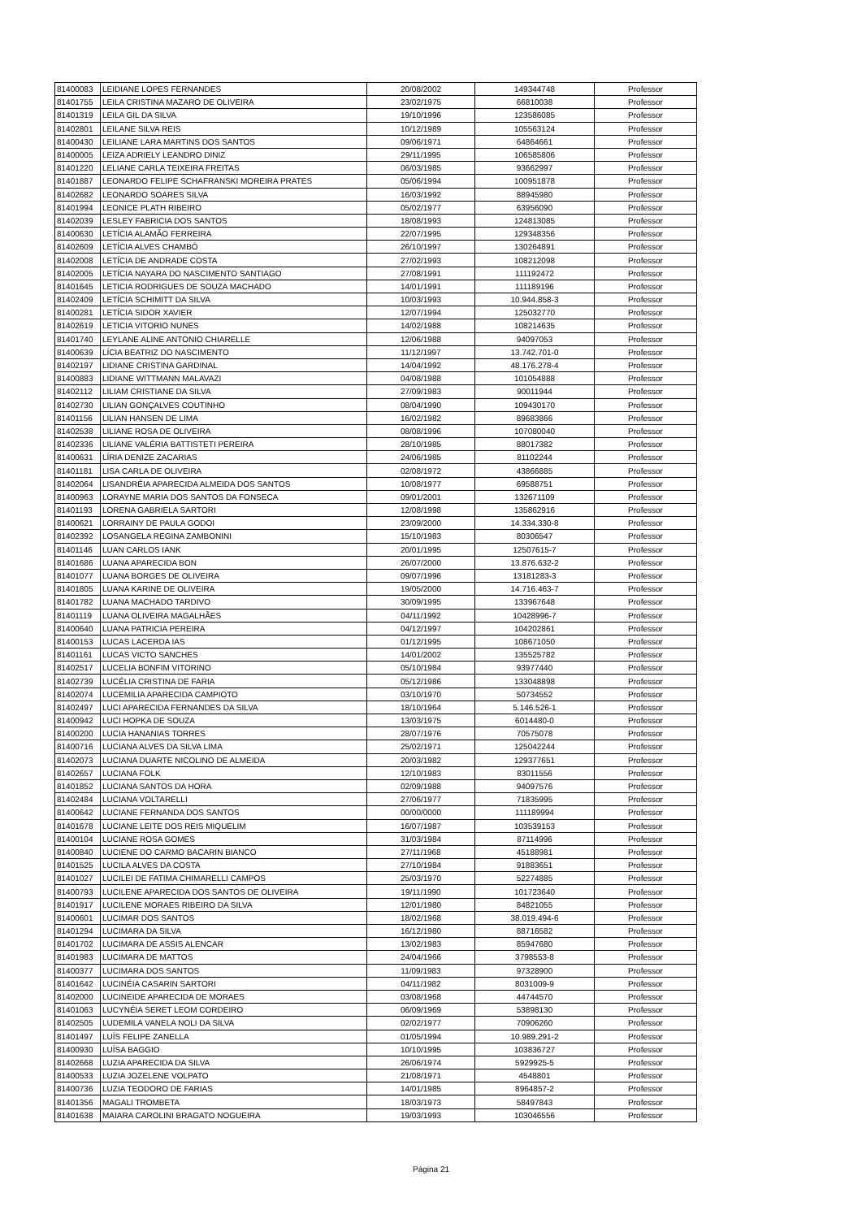| 81400083 | LEIDIANE LOPES FERNANDES | 20/08/2002 | 149344748 | Professor |
| 81401755 | LEILA CRISTINA MAZARO DE OLIVEIRA | 23/02/1975 | 66810038 | Professor |
| 81401319 | LEILA GIL DA SILVA | 19/10/1996 | 123586085 | Professor |
| 81402801 | LEILANE SILVA REIS | 10/12/1989 | 105563124 | Professor |
| 81400430 | LEILIANE LARA MARTINS DOS SANTOS | 09/06/1971 | 64864661 | Professor |
| 81400005 | LEIZA ADRIELY LEANDRO DINIZ | 29/11/1995 | 106585806 | Professor |
| 81401220 | LELIANE CARLA TEIXEIRA FREITAS | 06/03/1985 | 93662997 | Professor |
| 81401887 | LEONARDO FELIPE SCHAFRANSKI MOREIRA PRATES | 05/06/1994 | 100951878 | Professor |
| 81402682 | LEONARDO SOARES SILVA | 16/03/1992 | 88945980 | Professor |
| 81401994 | LEONICE PLATH RIBEIRO | 05/02/1977 | 63956090 | Professor |
| 81402039 | LESLEY FABRICIA DOS SANTOS | 18/08/1993 | 124813085 | Professor |
| 81400630 | LETÍCIA ALAMÃO FERREIRA | 22/07/1995 | 129348356 | Professor |
| 81402609 | LETÍCIA ALVES CHAMBÓ | 26/10/1997 | 130264891 | Professor |
| 81402008 | LETÍCIA DE ANDRADE COSTA | 27/02/1993 | 108212098 | Professor |
| 81402005 | LETÍCIA NAYARA DO NASCIMENTO SANTIAGO | 27/08/1991 | 111192472 | Professor |
| 81401645 | LETICIA RODRIGUES DE SOUZA MACHADO | 14/01/1991 | 111189196 | Professor |
| 81402409 | LETÍCIA SCHIMITT DA SILVA | 10/03/1993 | 10.944.858-3 | Professor |
| 81400281 | LETÍCIA SIDOR XAVIER | 12/07/1994 | 125032770 | Professor |
| 81402619 | LETICIA VITORIO NUNES | 14/02/1988 | 108214635 | Professor |
| 81401740 | LEYLANE ALINE ANTONIO CHIARELLE | 12/06/1988 | 94097053 | Professor |
| 81400639 | LÍCIA BEATRIZ DO NASCIMENTO | 11/12/1997 | 13.742.701-0 | Professor |
| 81402197 | LIDIANE CRISTINA GARDINAL | 14/04/1992 | 48.176.278-4 | Professor |
| 81400883 | LIDIANE WITTMANN MALAVAZI | 04/08/1988 | 101054888 | Professor |
| 81402112 | LILIAM CRISTIANE DA SILVA | 27/09/1983 | 90011944 | Professor |
| 81402730 | LILIAN GONÇALVES COUTINHO | 08/04/1990 | 109430170 | Professor |
| 81401156 | LILIAN HANSEN DE LIMA | 16/02/1982 | 89683866 | Professor |
| 81402538 | LILIANE ROSA DE OLIVEIRA | 08/08/1996 | 107080040 | Professor |
| 81402336 | LILIANE VALÉRIA BATTISTETI PEREIRA | 28/10/1985 | 88017382 | Professor |
| 81400631 | LÍRIA DENIZE ZACARIAS | 24/06/1985 | 81102244 | Professor |
| 81401181 | LISA CARLA DE OLIVEIRA | 02/08/1972 | 43866885 | Professor |
| 81402064 | LISANDRÉIA APARECIDA ALMEIDA DOS SANTOS | 10/08/1977 | 69588751 | Professor |
| 81400963 | LORAYNE MARIA DOS SANTOS DA FONSECA | 09/01/2001 | 132671109 | Professor |
| 81401193 | LORENA GABRIELA SARTORI | 12/08/1998 | 135862916 | Professor |
| 81400621 | LORRAINY DE PAULA GODOI | 23/09/2000 | 14.334.330-8 | Professor |
| 81402392 | LOSANGELA REGINA ZAMBONINI | 15/10/1983 | 80306547 | Professor |
| 81401146 | LUAN CARLOS IANK | 20/01/1995 | 12507615-7 | Professor |
| 81401686 | LUANA APARECIDA BON | 26/07/2000 | 13.876.632-2 | Professor |
| 81401077 | LUANA BORGES DE OLIVEIRA | 09/07/1996 | 13181283-3 | Professor |
| 81401805 | LUANA KARINE DE OLIVEIRA | 19/05/2000 | 14.716.463-7 | Professor |
| 81401782 | LUANA MACHADO TARDIVO | 30/09/1995 | 133967648 | Professor |
| 81401119 | LUANA OLIVEIRA MAGALHÃES | 04/11/1992 | 10428996-7 | Professor |
| 81400640 | LUANA PATRICIA PEREIRA | 04/12/1997 | 104202861 | Professor |
| 81400153 | LUCAS LACERDA IAS | 01/12/1995 | 108671050 | Professor |
| 81401161 | LUCAS VICTO SANCHES | 14/01/2002 | 135525782 | Professor |
| 81402517 | LUCELIA BONFIM VITORINO | 05/10/1984 | 93977440 | Professor |
| 81402739 | LUCÉLIA CRISTINA DE FARIA | 05/12/1986 | 133048898 | Professor |
| 81402074 | LUCEMILIA APARECIDA CAMPIOTO | 03/10/1970 | 50734552 | Professor |
| 81402497 | LUCI APARECIDA FERNANDES DA SILVA | 18/10/1964 | 5.146.526-1 | Professor |
| 81400942 | LUCI HOPKA DE SOUZA | 13/03/1975 | 6014480-0 | Professor |
| 81400200 | LUCIA HANANIAS TORRES | 28/07/1976 | 70575078 | Professor |
| 81400716 | LUCIANA ALVES DA SILVA LIMA | 25/02/1971 | 125042244 | Professor |
| 81402073 | LUCIANA DUARTE NICOLINO DE ALMEIDA | 20/03/1982 | 129377651 | Professor |
| 81402657 | LUCIANA FOLK | 12/10/1983 | 83011556 | Professor |
| 81401852 | LUCIANA SANTOS DA HORA | 02/09/1988 | 94097576 | Professor |
| 81402484 | LUCIANA VOLTARELLI | 27/06/1977 | 71835995 | Professor |
| 81400642 | LUCIANE FERNANDA DOS SANTOS | 00/00/0000 | 111189994 | Professor |
| 81401678 | LUCIANE LEITE DOS REIS MIQUELIM | 16/07/1987 | 103539153 | Professor |
| 81400104 | LUCIANE ROSA GOMES | 31/03/1984 | 87114996 | Professor |
| 81400840 | LUCIENE DO CARMO BACARIN BIANCO | 27/11/1968 | 45188981 | Professor |
| 81401525 | LUCILA ALVES DA COSTA | 27/10/1984 | 91883651 | Professor |
| 81401027 | LUCILEI DE FATIMA CHIMARELLI CAMPOS | 25/03/1970 | 52274885 | Professor |
| 81400793 | LUCILENE APARECIDA DOS SANTOS DE OLIVEIRA | 19/11/1990 | 101723640 | Professor |
| 81401917 | LUCILENE MORAES RIBEIRO DA SILVA | 12/01/1980 | 84821055 | Professor |
| 81400601 | LUCIMAR DOS SANTOS | 18/02/1968 | 38.019.494-6 | Professor |
| 81401294 | LUCIMARA DA SILVA | 16/12/1980 | 88716582 | Professor |
| 81401702 | LUCIMARA DE ASSIS ALENCAR | 13/02/1983 | 85947680 | Professor |
| 81401983 | LUCIMARA DE MATTOS | 24/04/1966 | 3798553-8 | Professor |
| 81400377 | LUCIMARA DOS SANTOS | 11/09/1983 | 97328900 | Professor |
| 81401642 | LUCINÉIA CASARIN SARTORI | 04/11/1982 | 8031009-9 | Professor |
| 81402000 | LUCINEIDE APARECIDA DE MORAES | 03/08/1968 | 44744570 | Professor |
| 81401063 | LUCYNÉIA SERET LEOM CORDEIRO | 06/09/1969 | 53898130 | Professor |
| 81402505 | LUDEMILA VANELA NOLI DA SILVA | 02/02/1977 | 70906260 | Professor |
| 81401497 | LUÍS FELIPE ZANELLA | 01/05/1994 | 10.989.291-2 | Professor |
| 81400930 | LUÍSA BAGGIO | 10/10/1995 | 103836727 | Professor |
| 81402668 | LUZIA APARECIDA DA SILVA | 26/06/1974 | 5929925-5 | Professor |
| 81400533 | LUZIA JOZELENE VOLPATO | 21/08/1971 | 4548801 | Professor |
| 81400736 | LUZIA TEODORO DE FARIAS | 14/01/1985 | 8964857-2 | Professor |
| 81401356 | MAGALI TROMBETA | 18/03/1973 | 58497843 | Professor |
| 81401638 | MAIARA CAROLINI BRAGATO NOGUEIRA | 19/03/1993 | 103046556 | Professor |
Página 21